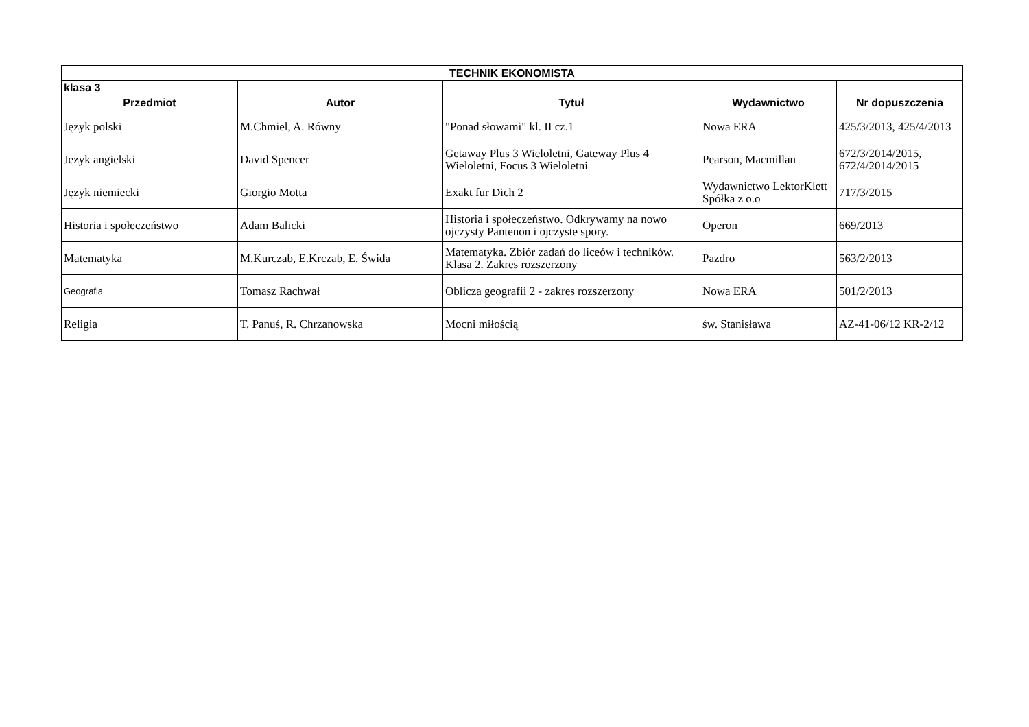| TECHNIK EKONOMISTA | | | | |
| --- | --- | --- | --- | --- |
| klasa 3 | | | | |
| Przedmiot | Autor | Tytuł | Wydawnictwo | Nr dopuszczenia |
| Język polski | M.Chmiel, A. Równy | "Ponad słowami" kl. II cz.1 | Nowa ERA | 425/3/2013, 425/4/2013 |
| Jezyk angielski | David Spencer | Getaway Plus 3 Wieloletni, Gateway Plus 4 Wieloletni, Focus 3 Wieloletni | Pearson, Macmillan | 672/3/2014/2015, 672/4/2014/2015 |
| Język niemiecki | Giorgio Motta | Exakt fur Dich 2 | Wydawnictwo LektorKlett Spółka z o.o | 717/3/2015 |
| Historia i społeczeństwo | Adam Balicki | Historia i społeczeństwo. Odkrywamy na nowo ojczysty Pantenon i ojczyste spory. | Operon | 669/2013 |
| Matematyka | M.Kurczab, E.Krczab, E. Świda | Matematyka. Zbiór zadań do liceów i techników. Klasa 2. Zakres rozszerzony | Pazdro | 563/2/2013 |
| Geografia | Tomasz Rachwał | Oblicza geografii 2 - zakres rozszerzony | Nowa ERA | 501/2/2013 |
| Religia | T. Panuś, R. Chrzanowska | Mocni miłością | św. Stanisława | AZ-41-06/12 KR-2/12 |